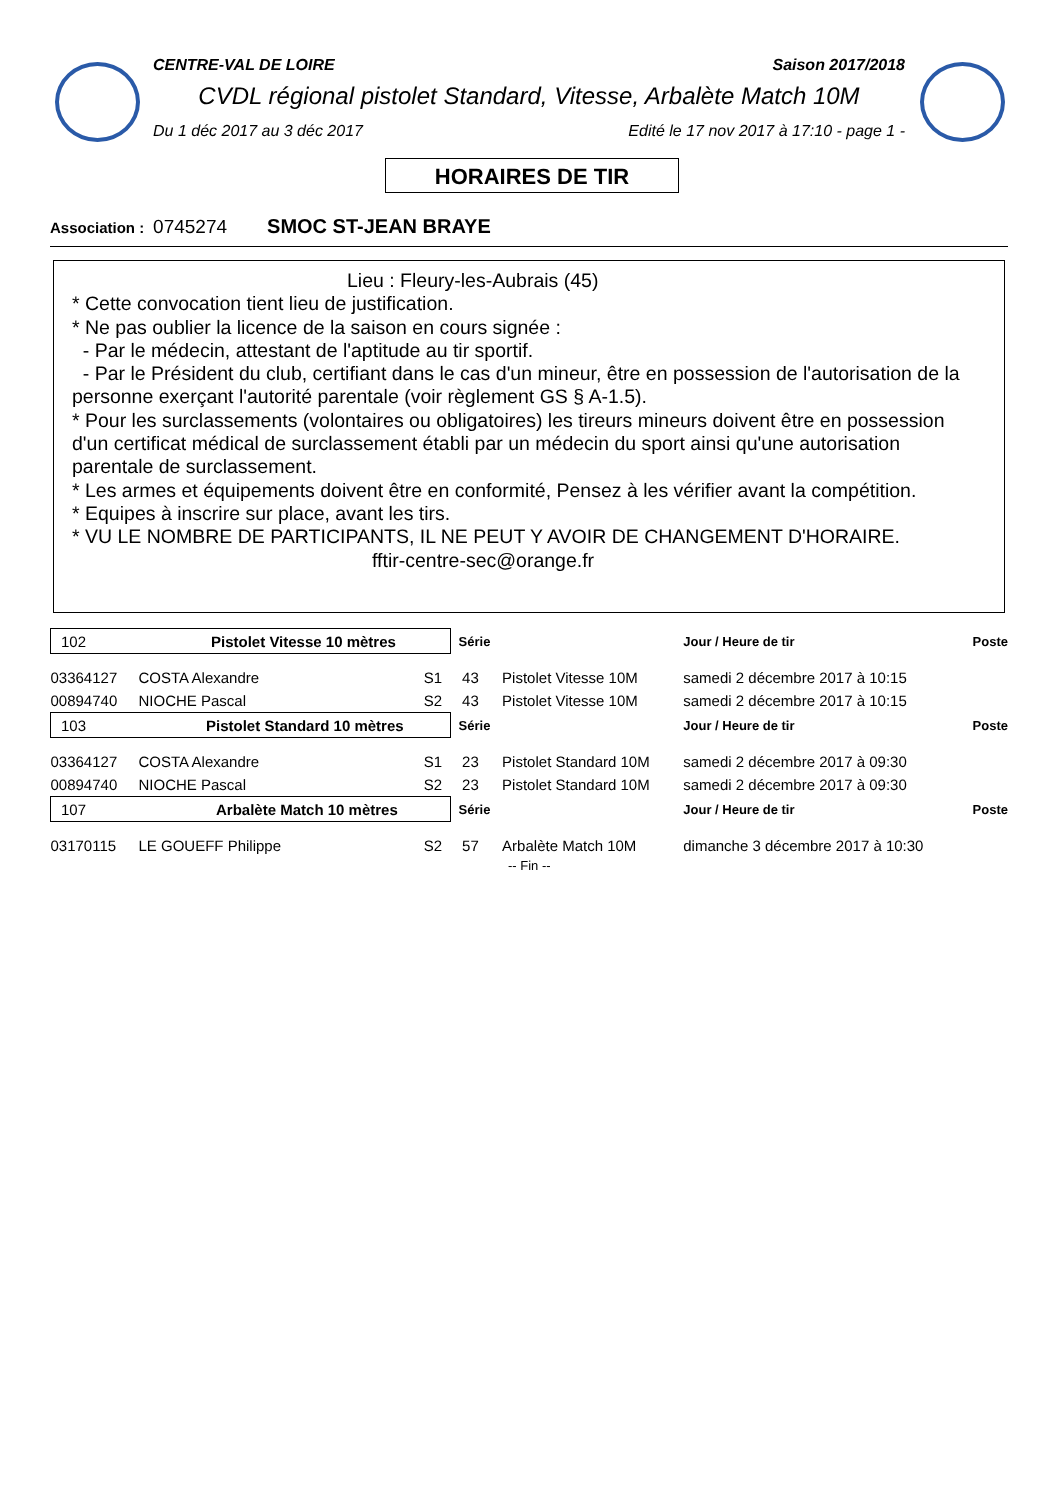CENTRE-VAL DE LOIRE Saison 2017/2018
CVDL régional pistolet Standard, Vitesse, Arbalète Match 10M
Du 1 déc 2017 au 3 déc 2017 Edité le 17 nov 2017 à 17:10 - page 1 -
HORAIRES DE TIR
Association : 0745274 SMOC ST-JEAN BRAYE
Lieu : Fleury-les-Aubrais (45)
* Cette convocation tient lieu de justification.
* Ne pas oublier la licence de la saison en cours signée :
- Par le médecin, attestant de l'aptitude au tir sportif.
- Par le Président du club, certifiant dans le cas d'un mineur, être en possession de l'autorisation de la personne exerçant l'autorité parentale (voir règlement GS § A-1.5).
* Pour les surclassements (volontaires ou obligatoires) les tireurs mineurs doivent être en possession d'un certificat médical de surclassement établi par un médecin du sport ainsi qu'une autorisation parentale de surclassement.
* Les armes et équipements doivent être en conformité, Pensez à les vérifier avant la compétition.
* Equipes à inscrire sur place, avant les tirs.
* VU LE NOMBRE DE PARTICIPANTS, IL NE PEUT Y AVOIR DE CHANGEMENT D'HORAIRE.
fftir-centre-sec@orange.fr
| 102 Pistolet Vitesse 10 mètres | | | Série | | Jour / Heure de tir | Poste |
| 03364127 | COSTA Alexandre | S1 | 43 | Pistolet Vitesse 10M | samedi 2 décembre 2017 à 10:15 | |
| 00894740 | NIOCHE Pascal | S2 | 43 | Pistolet Vitesse 10M | samedi 2 décembre 2017 à 10:15 | |
| 103 Pistolet Standard 10 mètres | | | Série | | Jour / Heure de tir | Poste |
| 03364127 | COSTA Alexandre | S1 | 23 | Pistolet Standard 10M | samedi 2 décembre 2017 à 09:30 | |
| 00894740 | NIOCHE Pascal | S2 | 23 | Pistolet Standard 10M | samedi 2 décembre 2017 à 09:30 | |
| 107 Arbalète Match 10 mètres | | | Série | | Jour / Heure de tir | Poste |
| 03170115 | LE GOUEFF Philippe | S2 | 57 | Arbalète Match 10M | dimanche 3 décembre 2017 à 10:30 | |
| -- Fin -- | | | | | | |